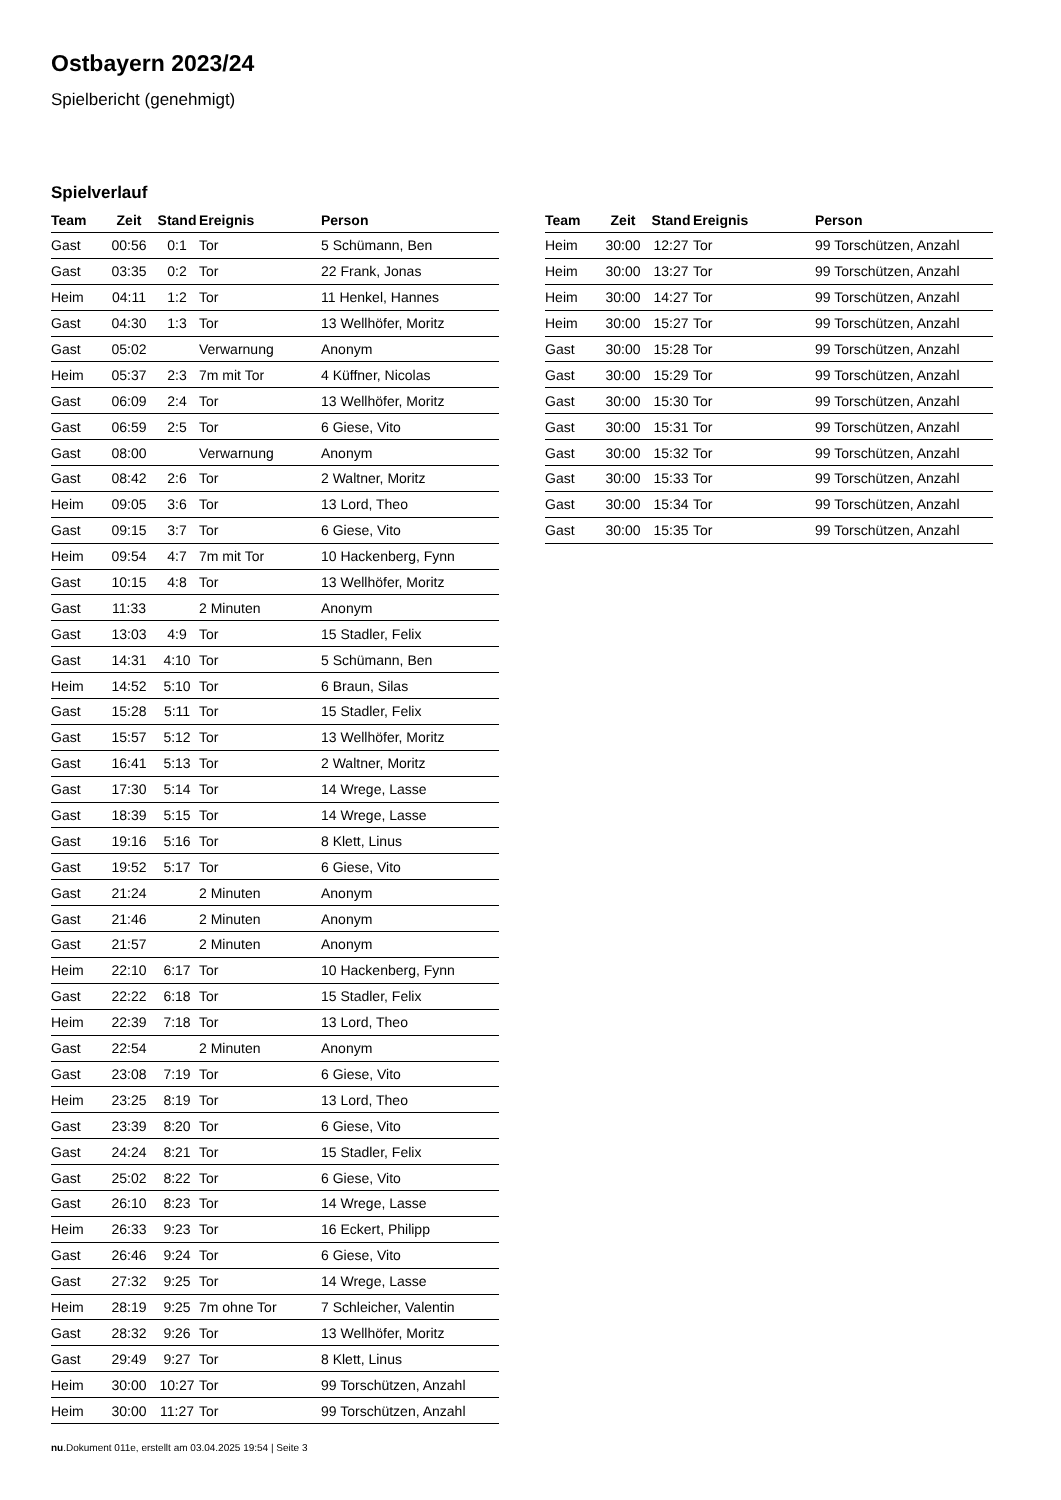Ostbayern 2023/24
Spielbericht (genehmigt)
Spielverlauf
| Team | Zeit | Stand | Ereignis | Person |
| --- | --- | --- | --- | --- |
| Gast | 00:56 | 0:1 | Tor | 5 Schümann, Ben |
| Gast | 03:35 | 0:2 | Tor | 22 Frank, Jonas |
| Heim | 04:11 | 1:2 | Tor | 11 Henkel, Hannes |
| Gast | 04:30 | 1:3 | Tor | 13 Wellhöfer, Moritz |
| Gast | 05:02 | | Verwarnung | Anonym |
| Heim | 05:37 | 2:3 | 7m mit Tor | 4 Küffner, Nicolas |
| Gast | 06:09 | 2:4 | Tor | 13 Wellhöfer, Moritz |
| Gast | 06:59 | 2:5 | Tor | 6 Giese, Vito |
| Gast | 08:00 | | Verwarnung | Anonym |
| Gast | 08:42 | 2:6 | Tor | 2 Waltner, Moritz |
| Heim | 09:05 | 3:6 | Tor | 13 Lord, Theo |
| Gast | 09:15 | 3:7 | Tor | 6 Giese, Vito |
| Heim | 09:54 | 4:7 | 7m mit Tor | 10 Hackenberg, Fynn |
| Gast | 10:15 | 4:8 | Tor | 13 Wellhöfer, Moritz |
| Gast | 11:33 | | 2 Minuten | Anonym |
| Gast | 13:03 | 4:9 | Tor | 15 Stadler, Felix |
| Gast | 14:31 | 4:10 | Tor | 5 Schümann, Ben |
| Heim | 14:52 | 5:10 | Tor | 6 Braun, Silas |
| Gast | 15:28 | 5:11 | Tor | 15 Stadler, Felix |
| Gast | 15:57 | 5:12 | Tor | 13 Wellhöfer, Moritz |
| Gast | 16:41 | 5:13 | Tor | 2 Waltner, Moritz |
| Gast | 17:30 | 5:14 | Tor | 14 Wrege, Lasse |
| Gast | 18:39 | 5:15 | Tor | 14 Wrege, Lasse |
| Gast | 19:16 | 5:16 | Tor | 8 Klett, Linus |
| Gast | 19:52 | 5:17 | Tor | 6 Giese, Vito |
| Gast | 21:24 | | 2 Minuten | Anonym |
| Gast | 21:46 | | 2 Minuten | Anonym |
| Gast | 21:57 | | 2 Minuten | Anonym |
| Heim | 22:10 | 6:17 | Tor | 10 Hackenberg, Fynn |
| Gast | 22:22 | 6:18 | Tor | 15 Stadler, Felix |
| Heim | 22:39 | 7:18 | Tor | 13 Lord, Theo |
| Gast | 22:54 | | 2 Minuten | Anonym |
| Gast | 23:08 | 7:19 | Tor | 6 Giese, Vito |
| Heim | 23:25 | 8:19 | Tor | 13 Lord, Theo |
| Gast | 23:39 | 8:20 | Tor | 6 Giese, Vito |
| Gast | 24:24 | 8:21 | Tor | 15 Stadler, Felix |
| Gast | 25:02 | 8:22 | Tor | 6 Giese, Vito |
| Gast | 26:10 | 8:23 | Tor | 14 Wrege, Lasse |
| Heim | 26:33 | 9:23 | Tor | 16 Eckert, Philipp |
| Gast | 26:46 | 9:24 | Tor | 6 Giese, Vito |
| Gast | 27:32 | 9:25 | Tor | 14 Wrege, Lasse |
| Heim | 28:19 | 9:25 | 7m ohne Tor | 7 Schleicher, Valentin |
| Gast | 28:32 | 9:26 | Tor | 13 Wellhöfer, Moritz |
| Gast | 29:49 | 9:27 | Tor | 8 Klett, Linus |
| Heim | 30:00 | 10:27 | Tor | 99 Torschützen, Anzahl |
| Heim | 30:00 | 11:27 | Tor | 99 Torschützen, Anzahl |
| Team | Zeit | Stand | Ereignis | Person |
| --- | --- | --- | --- | --- |
| Heim | 30:00 | 12:27 | Tor | 99 Torschützen, Anzahl |
| Heim | 30:00 | 13:27 | Tor | 99 Torschützen, Anzahl |
| Heim | 30:00 | 14:27 | Tor | 99 Torschützen, Anzahl |
| Heim | 30:00 | 15:27 | Tor | 99 Torschützen, Anzahl |
| Gast | 30:00 | 15:28 | Tor | 99 Torschützen, Anzahl |
| Gast | 30:00 | 15:29 | Tor | 99 Torschützen, Anzahl |
| Gast | 30:00 | 15:30 | Tor | 99 Torschützen, Anzahl |
| Gast | 30:00 | 15:31 | Tor | 99 Torschützen, Anzahl |
| Gast | 30:00 | 15:32 | Tor | 99 Torschützen, Anzahl |
| Gast | 30:00 | 15:33 | Tor | 99 Torschützen, Anzahl |
| Gast | 30:00 | 15:34 | Tor | 99 Torschützen, Anzahl |
| Gast | 30:00 | 15:35 | Tor | 99 Torschützen, Anzahl |
nu.Dokument 011e, erstellt am 03.04.2025 19:54 | Seite 3